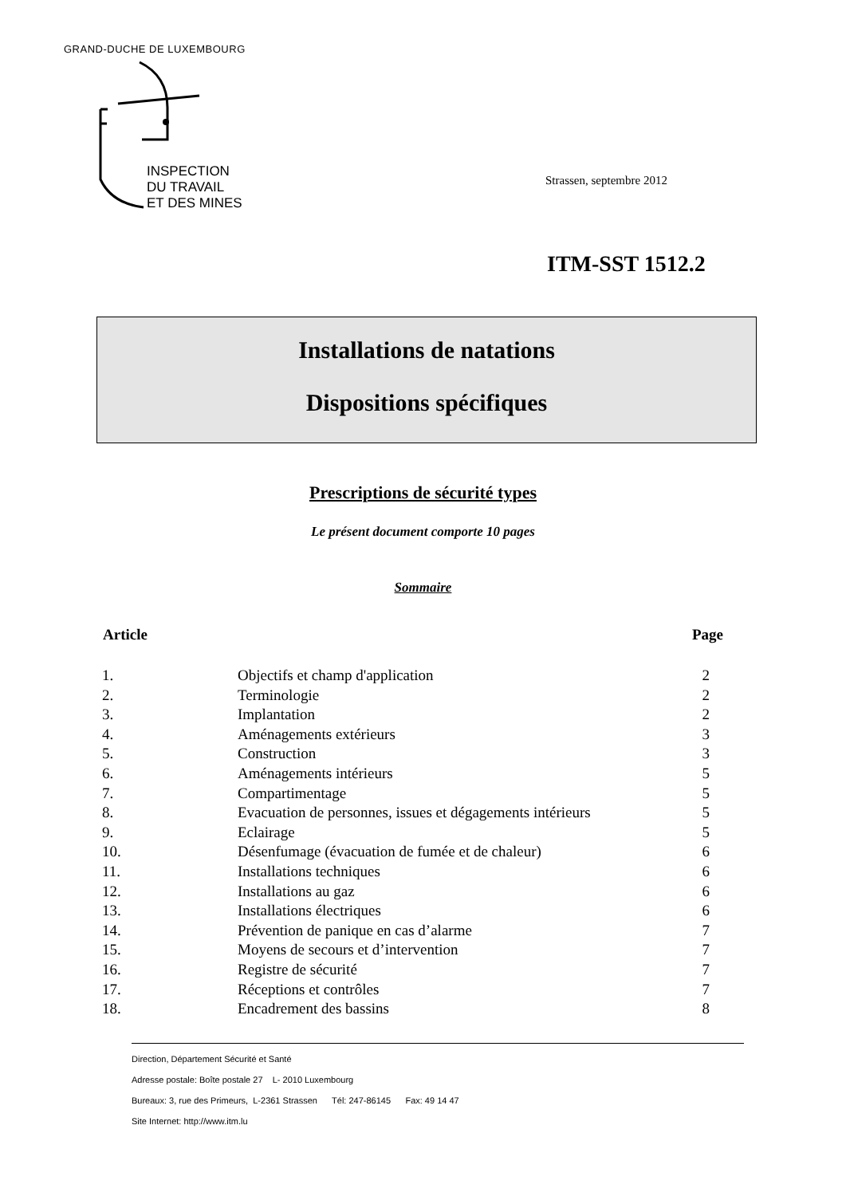GRAND-DUCHE DE LUXEMBOURG
INSPECTION
DU TRAVAIL
ET DES MINES
Strassen, septembre 2012
ITM-SST 1512.2
Installations de natations
Dispositions spécifiques
Prescriptions de sécurité types
Le présent document comporte 10 pages
Sommaire
| Article | | Page |
| --- | --- | --- |
| 1. | Objectifs et champ d'application | 2 |
| 2. | Terminologie | 2 |
| 3. | Implantation | 2 |
| 4. | Aménagements extérieurs | 3 |
| 5. | Construction | 3 |
| 6. | Aménagements intérieurs | 5 |
| 7. | Compartimentage | 5 |
| 8. | Evacuation de personnes, issues et dégagements intérieurs | 5 |
| 9. | Eclairage | 5 |
| 10. | Désenfumage (évacuation de fumée et de chaleur) | 6 |
| 11. | Installations techniques | 6 |
| 12. | Installations au gaz | 6 |
| 13. | Installations électriques | 6 |
| 14. | Prévention de panique en cas d’alarme | 7 |
| 15. | Moyens de secours et d’intervention | 7 |
| 16. | Registre de sécurité | 7 |
| 17. | Réceptions et contrôles | 7 |
| 18. | Encadrement des bassins | 8 |
Direction, Département Sécurité et Santé
Adresse postale: Boîte postale 27 L- 2010 Luxembourg
Bureaux: 3, rue des Primeurs, L-2361 Strassen Tél: 247-86145 Fax: 49 14 47
Site Internet: http://www.itm.lu